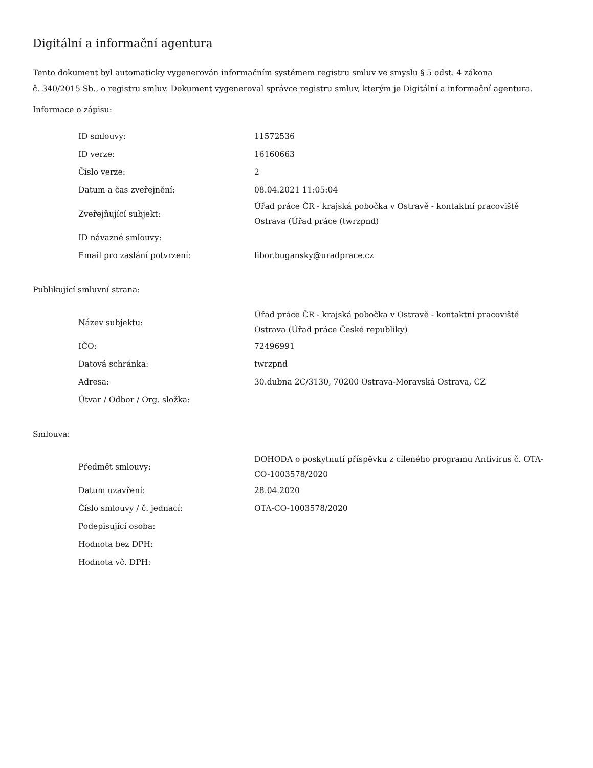Digitální a informační agentura
Tento dokument byl automaticky vygenerován informačním systémem registru smluv ve smyslu § 5 odst. 4 zákona
č. 340/2015 Sb., o registru smluv. Dokument vygeneroval správce registru smluv, kterým je Digitální a informační agentura.
Informace o zápisu:
| ID smlouvy: | 11572536 |
| ID verze: | 16160663 |
| Číslo verze: | 2 |
| Datum a čas zveřejnění: | 08.04.2021 11:05:04 |
| Zveřejňující subjekt: | Úřad práce ČR - krajská pobočka v Ostravě - kontaktní pracoviště Ostrava (Úřad práce (twrzpnd) |
| ID návazné smlouvy: | |
| Email pro zaslání potvrzení: | libor.bugansky@uradprace.cz |
Publikující smluvní strana:
| Název subjektu: | Úřad práce ČR - krajská pobočka v Ostravě - kontaktní pracoviště Ostrava (Úřad práce České republiky) |
| IČO: | 72496991 |
| Datová schránka: | twrzpnd |
| Adresa: | 30.dubna 2C/3130, 70200 Ostrava-Moravská Ostrava, CZ |
| Útvar / Odbor / Org. složka: | |
Smlouva:
| Předmět smlouvy: | DOHODA o poskytnutí příspěvku z cíleného programu Antivirus č. OTA-CO-1003578/2020 |
| Datum uzavření: | 28.04.2020 |
| Číslo smlouvy / č. jednací: | OTA-CO-1003578/2020 |
| Podepisující osoba: | |
| Hodnota bez DPH: | |
| Hodnota vč. DPH: | |